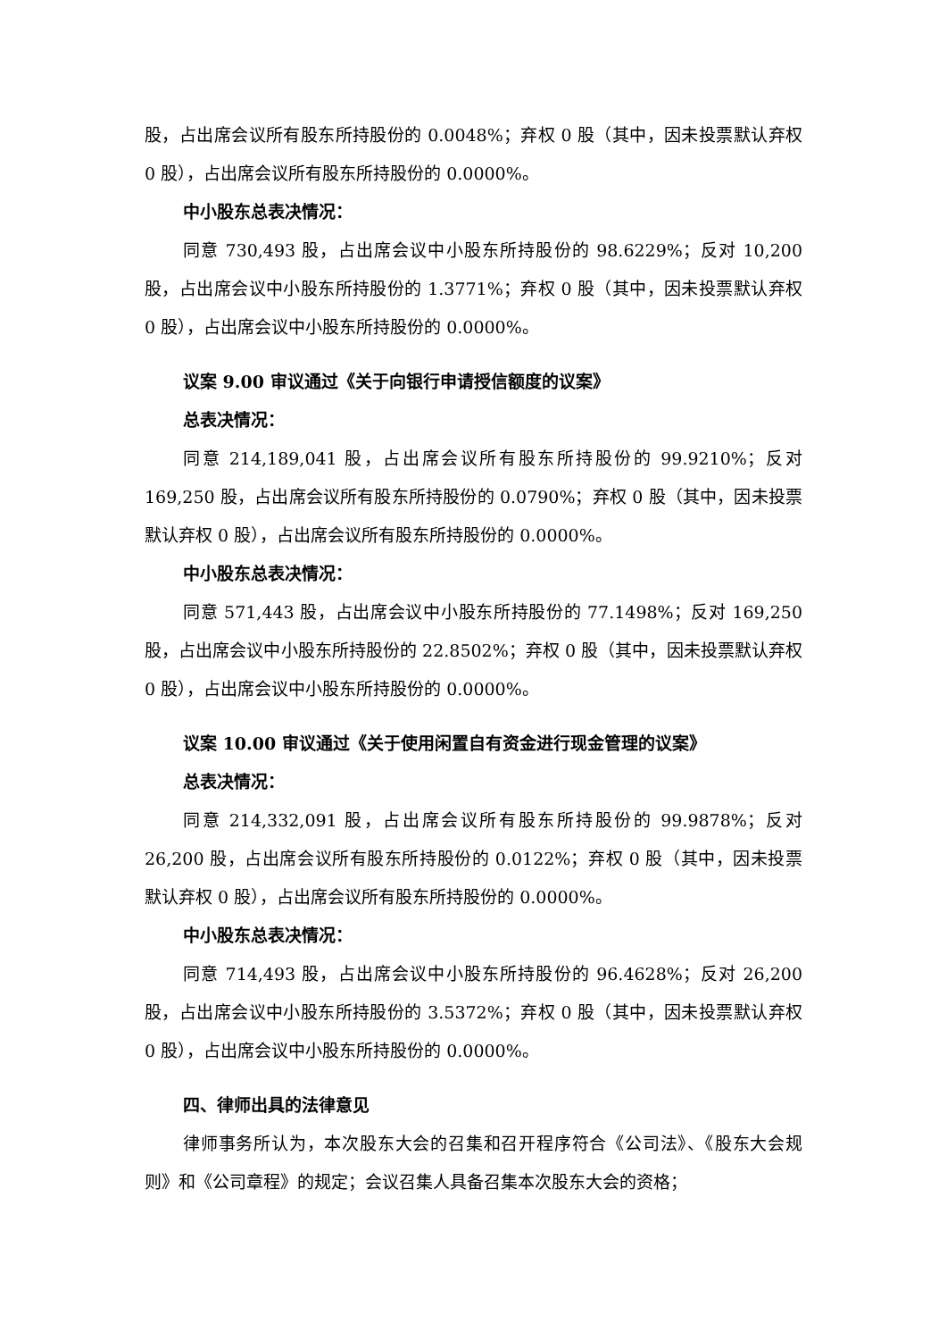股，占出席会议所有股东所持股份的 0.0048%；弃权 0 股（其中，因未投票默认弃权 0 股），占出席会议所有股东所持股份的 0.0000%。
中小股东总表决情况：
同意 730,493 股，占出席会议中小股东所持股份的 98.6229%；反对 10,200 股，占出席会议中小股东所持股份的 1.3771%；弃权 0 股（其中，因未投票默认弃权 0 股），占出席会议中小股东所持股份的 0.0000%。
议案 9.00 审议通过《关于向银行申请授信额度的议案》
总表决情况：
同意 214,189,041 股，占出席会议所有股东所持股份的 99.9210%；反对 169,250 股，占出席会议所有股东所持股份的 0.0790%；弃权 0 股（其中，因未投票默认弃权 0 股），占出席会议所有股东所持股份的 0.0000%。
中小股东总表决情况：
同意 571,443 股，占出席会议中小股东所持股份的 77.1498%；反对 169,250 股，占出席会议中小股东所持股份的 22.8502%；弃权 0 股（其中，因未投票默认弃权 0 股），占出席会议中小股东所持股份的 0.0000%。
议案 10.00 审议通过《关于使用闲置自有资金进行现金管理的议案》
总表决情况：
同意 214,332,091 股，占出席会议所有股东所持股份的 99.9878%；反对 26,200 股，占出席会议所有股东所持股份的 0.0122%；弃权 0 股（其中，因未投票默认弃权 0 股），占出席会议所有股东所持股份的 0.0000%。
中小股东总表决情况：
同意 714,493 股，占出席会议中小股东所持股份的 96.4628%；反对 26,200 股，占出席会议中小股东所持股份的 3.5372%；弃权 0 股（其中，因未投票默认弃权 0 股），占出席会议中小股东所持股份的 0.0000%。
四、律师出具的法律意见
律师事务所认为，本次股东大会的召集和召开程序符合《公司法》、《股东大会规则》和《公司章程》的规定；会议召集人具备召集本次股东大会的资格；